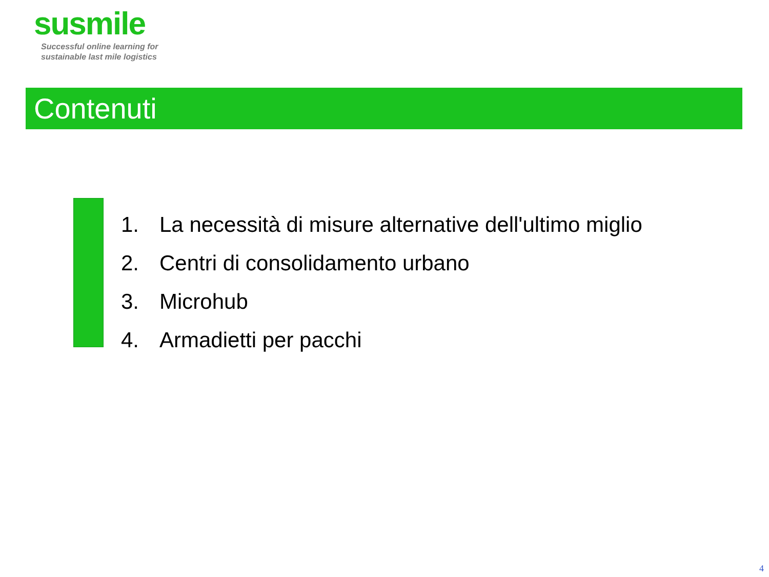susmile
Successful online learning for
sustainable last mile logistics
Contenuti
1. La necessità di misure alternative dell'ultimo miglio
2. Centri di consolidamento urbano
3. Microhub
4. Armadietti per pacchi
4